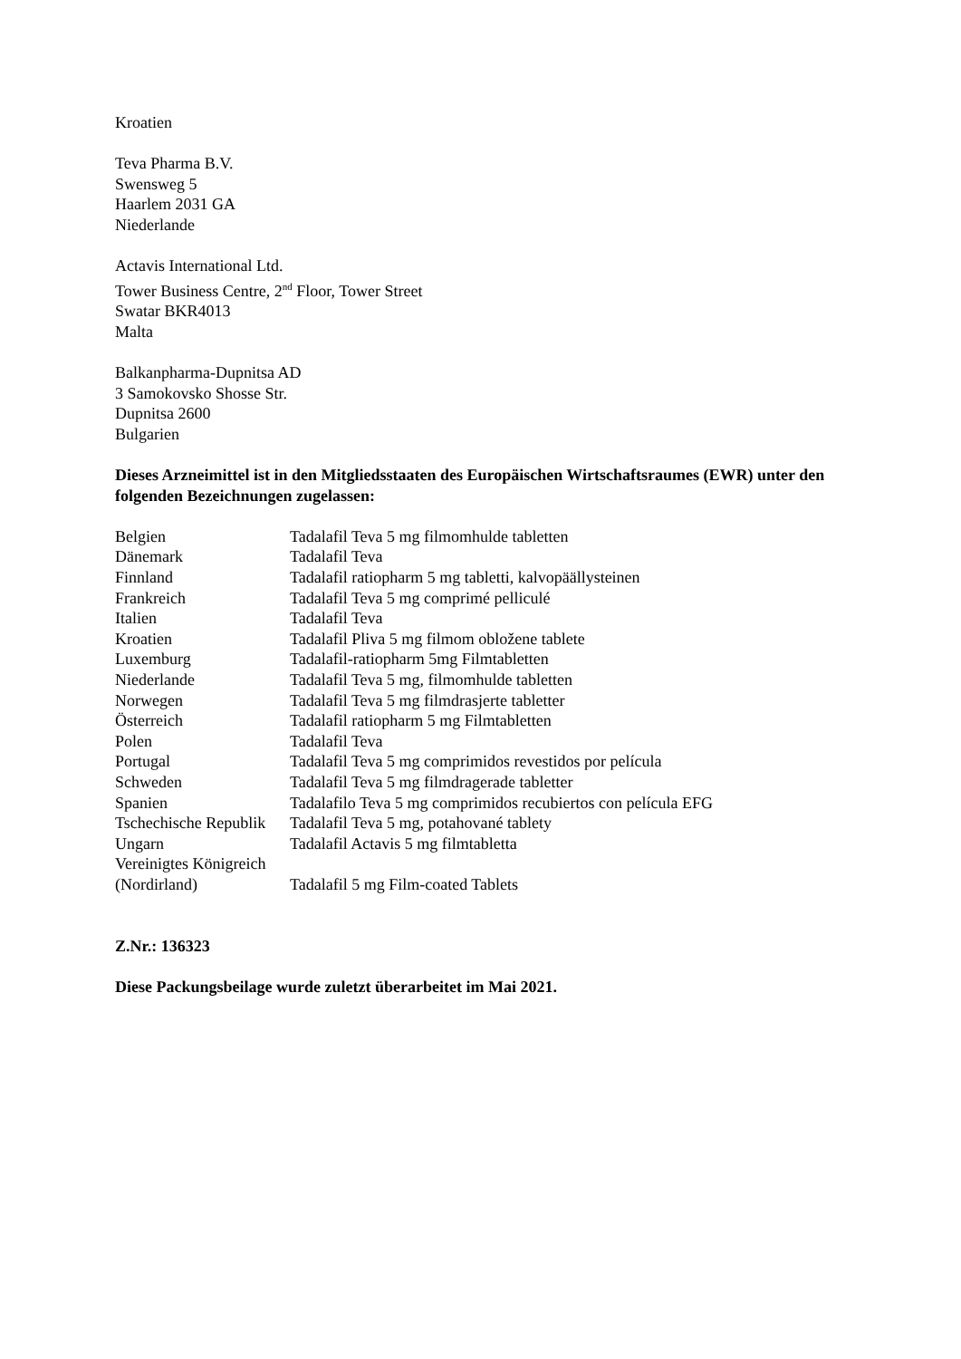Kroatien
Teva Pharma B.V.
Swensweg 5
Haarlem 2031 GA
Niederlande
Actavis International Ltd.
Tower Business Centre, 2<sup>nd</sup> Floor, Tower Street
Swatar BKR4013
Malta
Balkanpharma-Dupnitsa AD
3 Samokovsko Shosse Str.
Dupnitsa 2600
Bulgarien
Dieses Arzneimittel ist in den Mitgliedsstaaten des Europäischen Wirtschaftsraumes (EWR) unter den folgenden Bezeichnungen zugelassen:
| Belgien | Tadalafil Teva 5 mg filmomhulde tabletten |
| Dänemark | Tadalafil Teva |
| Finnland | Tadalafil ratiopharm 5 mg tabletti, kalvopäällysteinen |
| Frankreich | Tadalafil Teva 5 mg comprimé pelliculé |
| Italien | Tadalafil Teva |
| Kroatien | Tadalafil Pliva 5 mg filmom obložene tablete |
| Luxemburg | Tadalafil-ratiopharm 5mg Filmtabletten |
| Niederlande | Tadalafil Teva 5 mg, filmomhulde tabletten |
| Norwegen | Tadalafil Teva 5 mg filmdrasjerte tabletter |
| Österreich | Tadalafil ratiopharm 5 mg Filmtabletten |
| Polen | Tadalafil Teva |
| Portugal | Tadalafil Teva 5 mg comprimidos revestidos por película |
| Schweden | Tadalafil Teva 5 mg filmdragerade tabletter |
| Spanien | Tadalafilo Teva 5 mg comprimidos recubiertos con película EFG |
| Tschechische Republik | Tadalafil Teva 5 mg, potahované tablety |
| Ungarn | Tadalafil Actavis 5 mg filmtabletta |
| Vereinigtes Königreich (Nordirland) | Tadalafil 5 mg Film-coated Tablets |
Z.Nr.: 136323
Diese Packungsbeilage wurde zuletzt überarbeitet im Mai 2021.